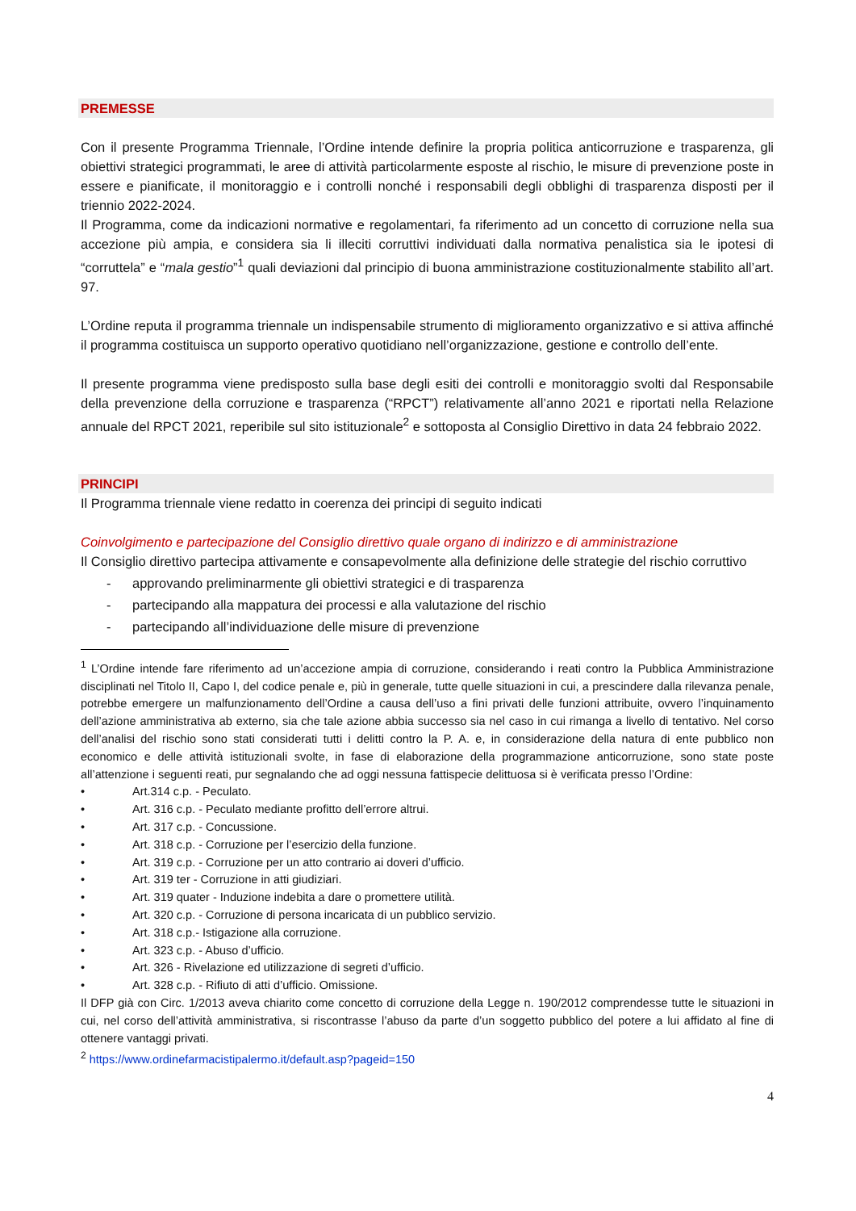PREMESSE
Con il presente Programma Triennale, l’Ordine intende definire la propria politica anticorruzione e trasparenza, gli obiettivi strategici programmati, le aree di attività particolarmente esposte al rischio, le misure di prevenzione poste in essere e pianificate, il monitoraggio e i controlli nonché i responsabili degli obblighi di trasparenza disposti per il triennio 2022-2024.
Il Programma, come da indicazioni normative e regolamentari, fa riferimento ad un concetto di corruzione nella sua accezione più ampia, e considera sia li illeciti corruttivi individuati dalla normativa penalistica sia le ipotesi di “corruttela” e “mala gestio”<sup>1</sup> quali deviazioni dal principio di buona amministrazione costituzionalmente stabilito all’art. 97.
L’Ordine reputa il programma triennale un indispensabile strumento di miglioramento organizzativo e si attiva affinché il programma costituisca un supporto operativo quotidiano nell’organizzazione, gestione e controllo dell’ente.
Il presente programma viene predisposto sulla base degli esiti dei controlli e monitoraggio svolti dal Responsabile della prevenzione della corruzione e trasparenza (“RPCT”) relativamente all’anno 2021 e riportati nella Relazione annuale del RPCT 2021, reperibile sul sito istituzionale<sup>2</sup> e sottoposta al Consiglio Direttivo in data 24 febbraio 2022.
PRINCIPI
Il Programma triennale viene redatto in coerenza dei principi di seguito indicati
Coinvolgimento e partecipazione del Consiglio direttivo quale organo di indirizzo e di amministrazione
Il Consiglio direttivo partecipa attivamente e consapevolmente alla definizione delle strategie del rischio corruttivo
- approvando preliminarmente gli obiettivi strategici e di trasparenza
- partecipando alla mappatura dei processi e alla valutazione del rischio
- partecipando all’individuazione delle misure di prevenzione
<sup>1</sup> L’Ordine intende fare riferimento ad un’accezione ampia di corruzione, considerando i reati contro la Pubblica Amministrazione disciplinati nel Titolo II, Capo I, del codice penale e, più in generale, tutte quelle situazioni in cui, a prescindere dalla rilevanza penale, potrebbe emergere un malfunzionamento dell’Ordine a causa dell’uso a fini privati delle funzioni attribuite, ovvero l’inquinamento dell’azione amministrativa ab externo, sia che tale azione abbia successo sia nel caso in cui rimanga a livello di tentativo. Nel corso dell’analisi del rischio sono stati considerati tutti i delitti contro la P. A. e, in considerazione della natura di ente pubblico non economico e delle attività istituzionali svolte, in fase di elaborazione della programmazione anticorruzione, sono state poste all’attenzione i seguenti reati, pur segnalando che ad oggi nessuna fattispecie delittuosa si è verificata presso l’Ordine:
• Art.314 c.p. - Peculato.
• Art. 316 c.p. - Peculato mediante profitto dell’errore altrui.
• Art. 317 c.p. - Concussione.
• Art. 318 c.p. - Corruzione per l’esercizio della funzione.
• Art. 319 c.p. - Corruzione per un atto contrario ai doveri d’ufficio.
• Art. 319 ter - Corruzione in atti giudiziari.
• Art. 319 quater - Induzione indebita a dare o promettere utilità.
• Art. 320 c.p. - Corruzione di persona incaricata di un pubblico servizio.
• Art. 318 c.p.- Istigazione alla corruzione.
• Art. 323 c.p. - Abuso d’ufficio.
• Art. 326 - Rivelazione ed utilizzazione di segreti d’ufficio.
• Art. 328 c.p. - Rifiuto di atti d’ufficio. Omissione.
Il DFP già con Circ. 1/2013 aveva chiarito come concetto di corruzione della Legge n. 190/2012 comprendesse tutte le situazioni in cui, nel corso dell’attività amministrativa, si riscontrasse l’abuso da parte d’un soggetto pubblico del potere a lui affidato al fine di ottenere vantaggi privati.
<sup>2</sup> https://www.ordinefarmacistipalermo.it/default.asp?pageid=150
4